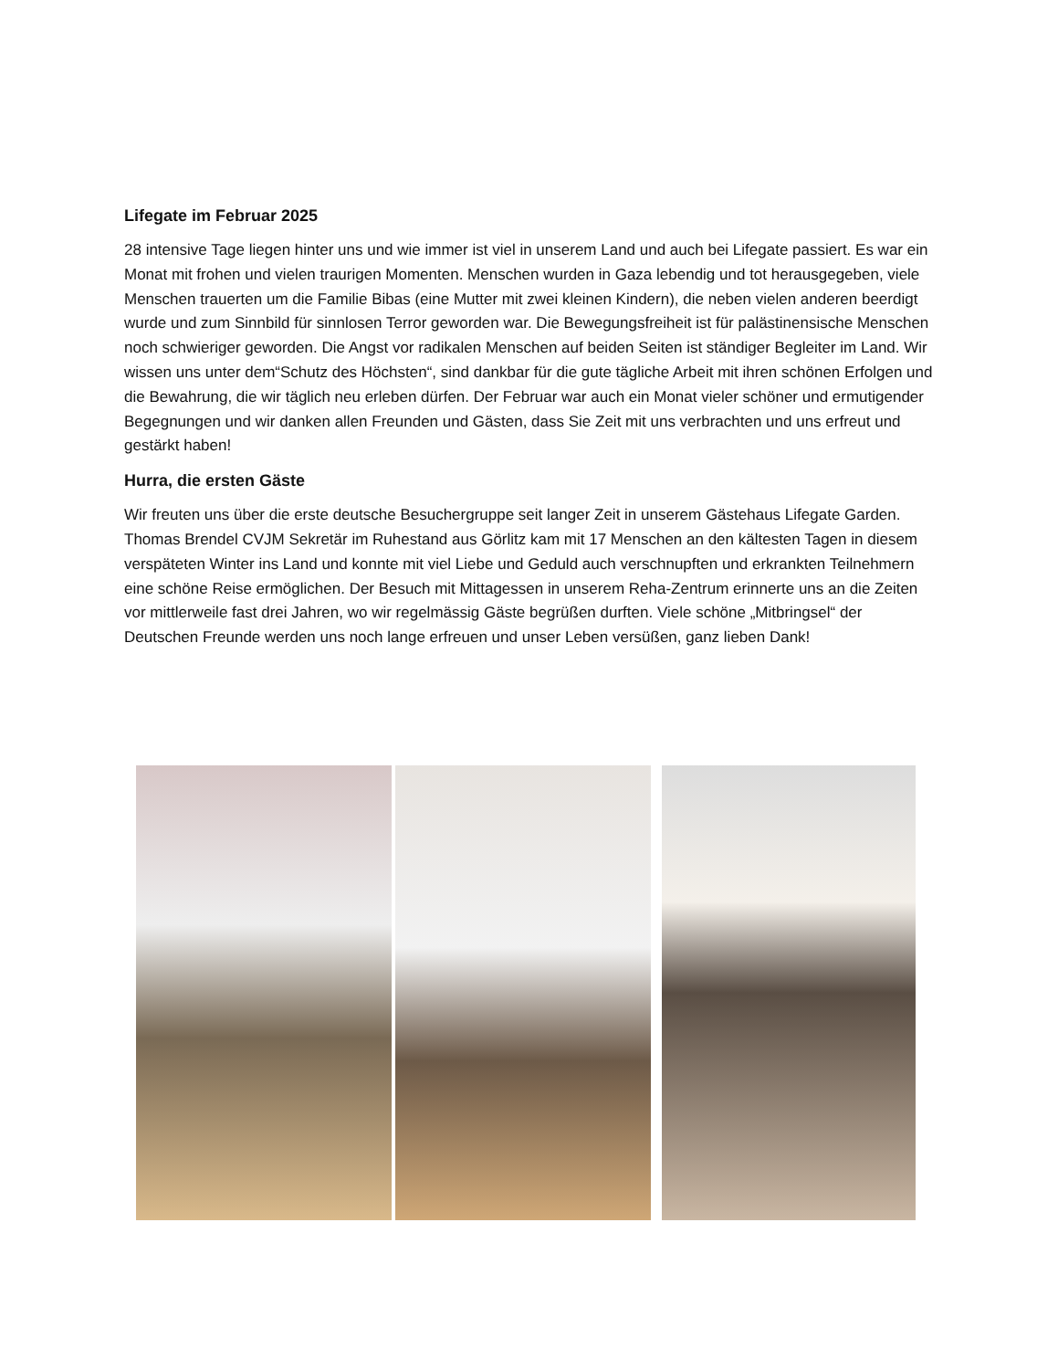Lifegate im Februar 2025
28 intensive Tage liegen hinter uns und wie immer ist viel in unserem Land und auch bei Lifegate passiert. Es war ein Monat mit frohen und vielen traurigen Momenten. Menschen wurden in Gaza lebendig und tot herausgegeben, viele Menschen trauerten um die Familie Bibas (eine Mutter mit zwei kleinen Kindern), die neben vielen anderen beerdigt wurde und zum Sinnbild für sinnlosen Terror geworden war. Die Bewegungsfreiheit ist für palästinensische Menschen noch schwieriger geworden. Die Angst vor radikalen Menschen auf beiden Seiten ist ständiger Begleiter im Land. Wir wissen uns unter dem“Schutz des Höchsten“, sind dankbar für die gute tägliche Arbeit mit ihren schönen Erfolgen und die Bewahrung, die wir täglich neu erleben dürfen. Der Februar war auch ein Monat vieler schöner und ermutigender Begegnungen und wir danken allen Freunden und Gästen, dass Sie Zeit mit uns verbrachten und uns erfreut und gestärkt haben!
Hurra, die ersten Gäste
Wir freuten uns über die erste deutsche Besuchergruppe seit langer Zeit in unserem Gästehaus Lifegate Garden. Thomas Brendel CVJM Sekretär im Ruhestand aus Görlitz kam mit 17 Menschen an den kältesten Tagen in diesem verspäteten Winter ins Land und konnte mit viel Liebe und Geduld auch verschnupften und erkrankten Teilnehmern eine schöne Reise ermöglichen. Der Besuch mit Mittagessen in unserem Reha-Zentrum erinnerte uns an die Zeiten vor mittlerweile fast drei Jahren, wo wir regelmässig Gäste begrüßen durften. Viele schöne „Mitbringsel“ der Deutschen Freunde werden uns noch lange erfreuen und unser Leben versüßen, ganz lieben Dank!